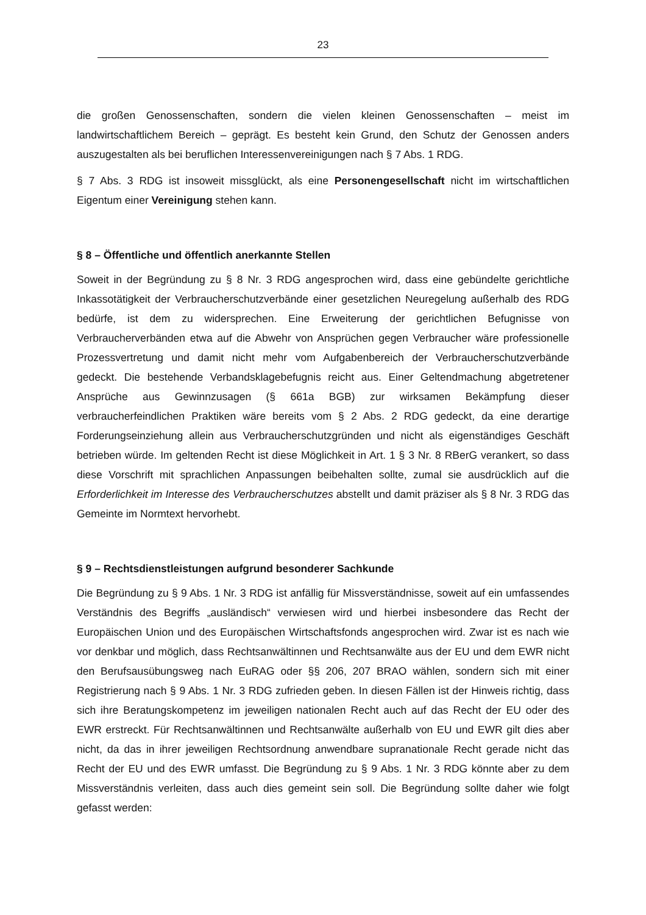23
die großen Genossenschaften, sondern die vielen kleinen Genossenschaften – meist im landwirtschaftlichem Bereich – geprägt. Es besteht kein Grund, den Schutz der Genossen anders auszugestalten als bei beruflichen Interessenvereinigungen nach § 7 Abs. 1 RDG.
§ 7 Abs. 3 RDG ist insoweit missglückt, als eine Personengesellschaft nicht im wirtschaftlichen Eigentum einer Vereinigung stehen kann.
§ 8 – Öffentliche und öffentlich anerkannte Stellen
Soweit in der Begründung zu § 8 Nr. 3 RDG angesprochen wird, dass eine gebündelte gerichtliche Inkassotätigkeit der Verbraucherschutzverbände einer gesetzlichen Neuregelung außerhalb des RDG bedürfe, ist dem zu widersprechen. Eine Erweiterung der gerichtlichen Befugnisse von Verbraucherverbänden etwa auf die Abwehr von Ansprüchen gegen Verbraucher wäre professionelle Prozessvertretung und damit nicht mehr vom Aufgabenbereich der Verbraucherschutzverbände gedeckt. Die bestehende Verbandsklagebefugnis reicht aus. Einer Geltendmachung abgetretener Ansprüche aus Gewinnzusagen (§ 661a BGB) zur wirksamen Bekämpfung dieser verbraucherfeindlichen Praktiken wäre bereits vom § 2 Abs. 2 RDG gedeckt, da eine derartige Forderungseinziehung allein aus Verbraucherschutzgründen und nicht als eigenständiges Geschäft betrieben würde. Im geltenden Recht ist diese Möglichkeit in Art. 1 § 3 Nr. 8 RBerG verankert, so dass diese Vorschrift mit sprachlichen Anpassungen beibehalten sollte, zumal sie ausdrücklich auf die Erforderlichkeit im Interesse des Verbraucherschutzes abstellt und damit präziser als § 8 Nr. 3 RDG das Gemeinte im Normtext hervorhebt.
§ 9 – Rechtsdienstleistungen aufgrund besonderer Sachkunde
Die Begründung zu § 9 Abs. 1 Nr. 3 RDG ist anfällig für Missverständnisse, soweit auf ein umfassendes Verständnis des Begriffs „ausländisch“ verwiesen wird und hierbei insbesondere das Recht der Europäischen Union und des Europäischen Wirtschaftsfonds angesprochen wird. Zwar ist es nach wie vor denkbar und möglich, dass Rechtsanwältinnen und Rechtsanwälte aus der EU und dem EWR nicht den Berufsausübungsweg nach EuRAG oder §§ 206, 207 BRAO wählen, sondern sich mit einer Registrierung nach § 9 Abs. 1 Nr. 3 RDG zufrieden geben. In diesen Fällen ist der Hinweis richtig, dass sich ihre Beratungskompetenz im jeweiligen nationalen Recht auch auf das Recht der EU oder des EWR erstreckt. Für Rechtsanwältinnen und Rechtsanwälte außerhalb von EU und EWR gilt dies aber nicht, da das in ihrer jeweiligen Rechtsordnung anwendbare supranationale Recht gerade nicht das Recht der EU und des EWR umfasst. Die Begründung zu § 9 Abs. 1 Nr. 3 RDG könnte aber zu dem Missverständnis verleiten, dass auch dies gemeint sein soll. Die Begründung sollte daher wie folgt gefasst werden: